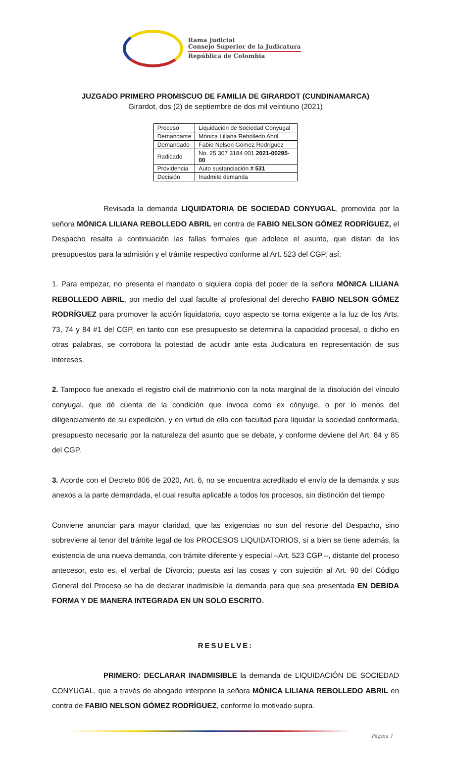Rama Judicial
Consejo Superior de la Judicatura
República de Colombia
JUZGADO PRIMERO PROMISCUO DE FAMILIA DE GIRARDOT (CUNDINAMARCA)
Girardot, dos (2) de septiembre de dos mil veintiuno (2021)
| Proceso | Liquidación de Sociedad Conyugal |
| Demandante | Mónica Liliana Rebolledo Abril |
| Demandado | Fabio Nelson Gómez Rodríguez |
| Radicado | No. 25 307 3184 001 2021-00295-00 |
| Providencia | Auto sustanciación # 531 |
| Decisión | Inadmite demanda |
Revisada la demanda LIQUIDATORIA DE SOCIEDAD CONYUGAL, promovida por la señora MÓNICA LILIANA REBOLLEDO ABRIL en contra de FABIO NELSON GÓMEZ RODRÍGUEZ, el Despacho resalta a continuación las fallas formales que adolece el asunto, que distan de los presupuestos para la admisión y el trámite respectivo conforme al Art. 523 del CGP, así:
1. Para empezar, no presenta el mandato o siquiera copia del poder de la señora MÓNICA LILIANA REBOLLEDO ABRIL, por medio del cual faculte al profesional del derecho FABIO NELSON GÓMEZ RODRÍGUEZ para promover la acción liquidatoria, cuyo aspecto se torna exigente a la luz de los Arts. 73, 74 y 84 #1 del CGP, en tanto con ese presupuesto se determina la capacidad procesal, o dicho en otras palabras, se corrobora la potestad de acudir ante esta Judicatura en representación de sus intereses.
2. Tampoco fue anexado el registro civil de matrimonio con la nota marginal de la disolución del vínculo conyugal, que dé cuenta de la condición que invoca como ex cónyuge, o por lo menos del diligenciamiento de su expedición, y en virtud de ello con facultad para liquidar la sociedad conformada, presupuesto necesario por la naturaleza del asunto que se debate, y conforme deviene del Art. 84 y 85 del CGP.
3. Acorde con el Decreto 806 de 2020, Art. 6, no se encuentra acreditado el envío de la demanda y sus anexos a la parte demandada, el cual resulta aplicable a todos los procesos, sin distinción del tiempo
Conviene anunciar para mayor claridad, que las exigencias no son del resorte del Despacho, sino sobreviene al tenor del trámite legal de los PROCESOS LIQUIDATORIOS, si a bien se tiene además, la existencia de una nueva demanda, con trámite diferente y especial –Art. 523 CGP –, distante del proceso antecesor, esto es, el verbal de Divorcio; puesta así las cosas y con sujeción al Art. 90 del Código General del Proceso se ha de declarar inadmisible la demanda para que sea presentada EN DEBIDA FORMA Y DE MANERA INTEGRADA EN UN SOLO ESCRITO.
RESUELVE:
PRIMERO: DECLARAR INADMISIBLE la demanda de LIQUIDACIÓN DE SOCIEDAD CONYUGAL, que a través de abogado interpone la señora MÓNICA LILIANA REBOLLEDO ABRIL en contra de FABIO NELSON GÓMEZ RODRÍGUEZ, conforme lo motivado supra.
Página 1